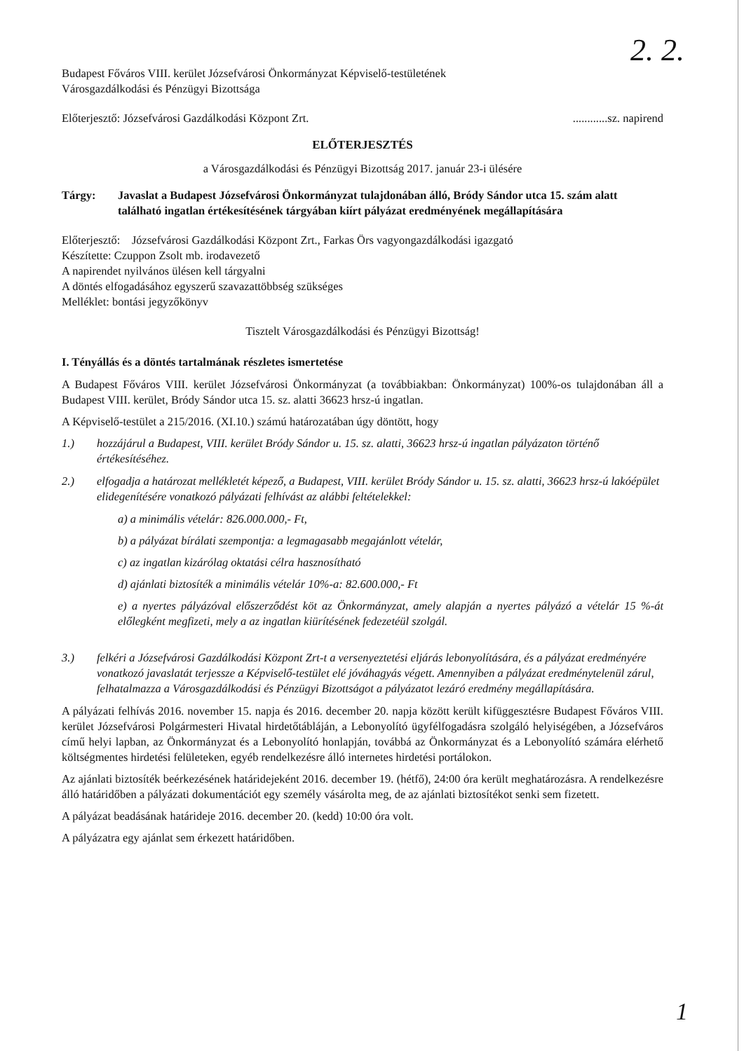2. 2.
Budapest Főváros VIII. kerület Józsefvárosi Önkormányzat Képviselő-testületének
Városgazdálkodási és Pénzügyi Bizottsága
Előterjesztő: Józsefvárosi Gazdálkodási Központ Zrt.............sz. napirend
ELŐTERJESZTÉS
a Városgazdálkodási és Pénzügyi Bizottság 2017. január 23-i ülésére
Tárgy: Javaslat a Budapest Józsefvárosi Önkormányzat tulajdonában álló, Bródy Sándor utca 15. szám alatt található ingatlan értékesítésének tárgyában kiírt pályázat eredményének megállapítására
Előterjesztő: Józsefvárosi Gazdálkodási Központ Zrt., Farkas Örs vagyongazdálkodási igazgató
Készítette: Czuppon Zsolt mb. irodavezető
A napirendet nyilvános ülésen kell tárgyalni
A döntés elfogadásához egyszerű szavazattöbbség szükséges
Melléklet: bontási jegyzőkönyv
Tisztelt Városgazdálkodási és Pénzügyi Bizottság!
I. Tényállás és a döntés tartalmának részletes ismertetése
A Budapest Főváros VIII. kerület Józsefvárosi Önkormányzat (a továbbiakban: Önkormányzat) 100%-os tulajdonában áll a Budapest VIII. kerület, Bródy Sándor utca 15. sz. alatti 36623 hrsz-ú ingatlan.
A Képviselő-testület a 215/2016. (XI.10.) számú határozatában úgy döntött, hogy
1.) hozzájárul a Budapest, VIII. kerület Bródy Sándor u. 15. sz. alatti, 36623 hrsz-ú ingatlan pályázaton történő értékesítéséhez.
2.) elfogadja a határozat mellékletét képező, a Budapest, VIII. kerület Bródy Sándor u. 15. sz. alatti, 36623 hrsz-ú lakóépület elidegenítésére vonatkozó pályázati felhívást az alábbi feltételekkel:
a) a minimális vételár: 826.000.000,- Ft,
b) a pályázat bírálati szempontja: a legmagasabb megajánlott vételár,
c) az ingatlan kizárólag oktatási célra hasznosítható
d) ajánlati biztosíték a minimális vételár 10%-a: 82.600.000,- Ft
e) a nyertes pályázóval előszerződést köt az Önkormányzat, amely alapján a nyertes pályázó a vételár 15 %-át előlegként megfizeti, mely a az ingatlan kiürítésének fedezetéül szolgál.
3.) felkéri a Józsefvárosi Gazdálkodási Központ Zrt-t a versenyeztetési eljárás lebonyolítására, és a pályázat eredményére vonatkozó javaslatát terjessze a Képviselő-testület elé jóváhagyás végett. Amennyiben a pályázat eredménytelenül zárul, felhatalmazza a Városgazdálkodási és Pénzügyi Bizottságot a pályázatot lezáró eredmény megállapítására.
A pályázati felhívás 2016. november 15. napja és 2016. december 20. napja között került kifüggesztésre Budapest Főváros VIII. kerület Józsefvárosi Polgármesteri Hivatal hirdetőtábláján, a Lebonyolító ügyfélfogadásra szolgáló helyiségében, a Józsefváros című helyi lapban, az Önkormányzat és a Lebonyolító honlapján, továbbá az Önkormányzat és a Lebonyolító számára elérhető költségmentes hirdetési felületeken, egyéb rendelkezésre álló internetes hirdetési portálokon.
Az ajánlati biztosíték beérkezésének határidejeként 2016. december 19. (hétfő), 24:00 óra került meghatározásra. A rendelkezésre álló határidőben a pályázati dokumentációt egy személy vásárolta meg, de az ajánlati biztosítékot senki sem fizetett.
A pályázat beadásának határideje 2016. december 20. (kedd) 10:00 óra volt.
A pályázatra egy ajánlat sem érkezett határidőben.
1